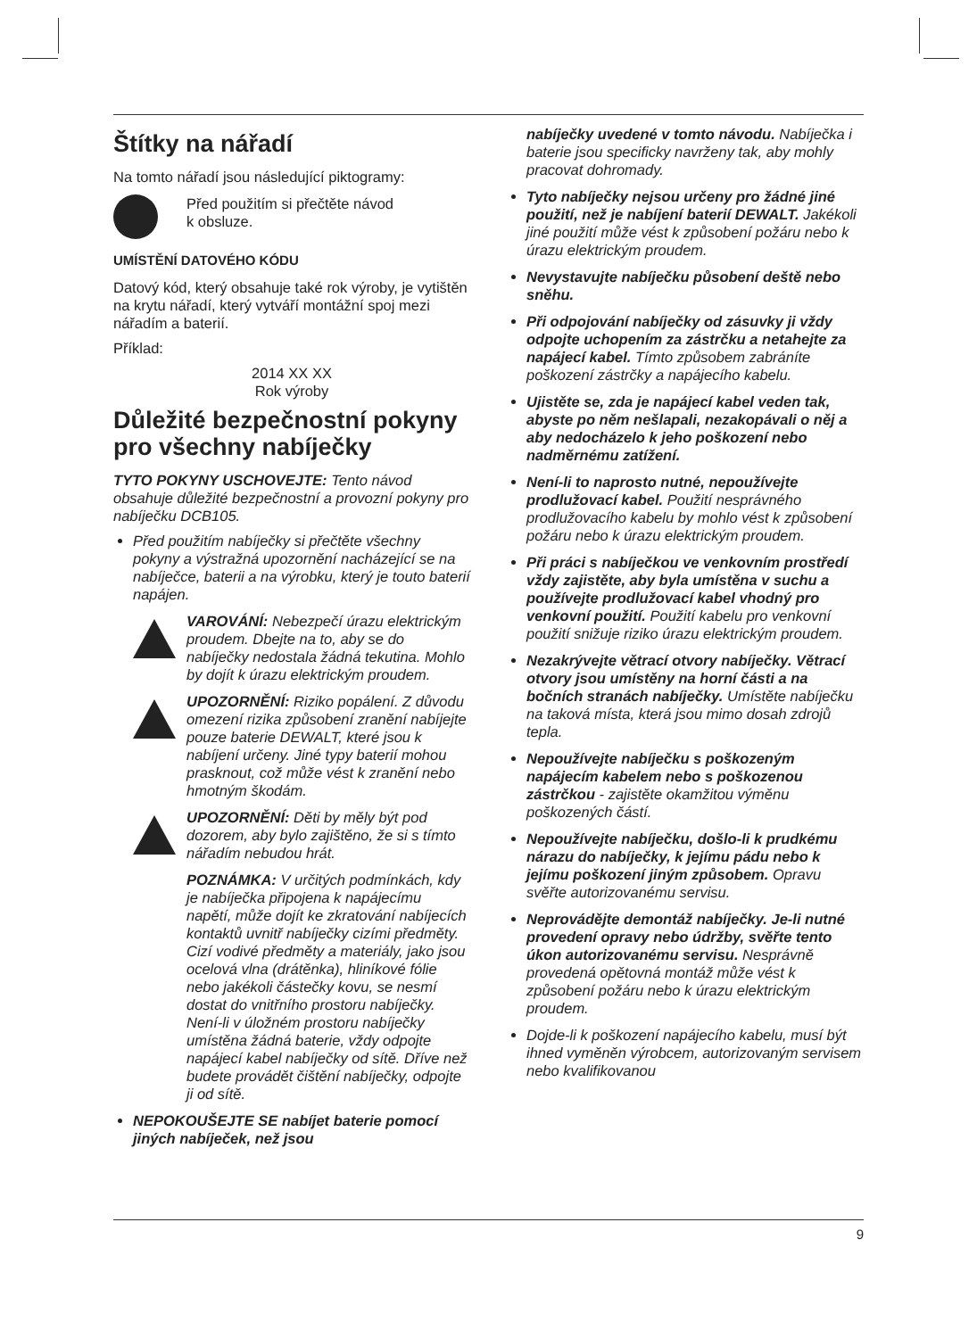Štítky na nářadí
Na tomto nářadí jsou následující piktogramy:
Před použitím si přečtěte návod
k obsluze.
UMÍSTĚNÍ DATOVÉHO KÓDU
Datový kód, který obsahuje také rok výroby, je vytištěn na krytu nářadí, který vytváří montážní spoj mezi nářadím a baterií.
Příklad:
2014 XX XX
Rok výroby
Důležité bezpečnostní pokyny pro všechny nabíječky
TYTO POKYNY USCHOVEJTE: Tento návod obsahuje důležité bezpečnostní a provozní pokyny pro nabíječku DCB105.
Před použitím nabíječky si přečtěte všechny pokyny a výstražná upozornění nacházející se na nabíječce, baterii a na výrobku, který je touto baterií napájen.
VAROVÁNÍ: Nebezpečí úrazu elektrickým proudem. Dbejte na to, aby se do nabíječky nedostala žádná tekutina. Mohlo by dojít k úrazu elektrickým proudem.
UPOZORNĚNÍ: Riziko popálení. Z důvodu omezení rizika způsobení zranění nabíjejte pouze baterie DEWALT, které jsou k nabíjení určeny. Jiné typy baterií mohou prasknout, což může vést k zranění nebo hmotným škodám.
UPOZORNĚNÍ: Děti by měly být pod dozorem, aby bylo zajištěno, že si s tímto nářadím nebudou hrát.
POZNÁMKA: V určitých podmínkách, kdy je nabíječka připojena k napájecímu napětí, může dojít ke zkratování nabíjecích kontaktů uvnitř nabíječky cizími předměty. Cizí vodivé předměty a materiály, jako jsou ocelová vlna (drátěnka), hliníkové fólie nebo jakékoli částečky kovu, se nesmí dostat do vnitřního prostoru nabíječky. Není-li v úložném prostoru nabíječky umístěna žádná baterie, vždy odpojte napájecí kabel nabíječky od sítě. Dříve než budete provádět čištění nabíječky, odpojte ji od sítě.
NEPOKOUŠEJTE SE nabíjet baterie pomocí jiných nabíječek, než jsou
nabíječky uvedené v tomto návodu. Nabíječka i baterie jsou specificky navrženy tak, aby mohly pracovat dohromady.
Tyto nabíječky nejsou určeny pro žádné jiné použití, než je nabíjení baterií DEWALT. Jakékoli jiné použití může vést k způsobení požáru nebo k úrazu elektrickým proudem.
Nevystavujte nabíječku působení deště nebo sněhu.
Při odpojování nabíječky od zásuvky ji vždy odpojte uchopením za zástrčku a netahejte za napájecí kabel. Tímto způsobem zabráníte poškození zástrčky a napájecího kabelu.
Ujistěte se, zda je napájecí kabel veden tak, abyste po něm nešlapali, nezakopávali o něj a aby nedocházelo k jeho poškození nebo nadměrnému zatížení.
Není-li to naprosto nutné, nepoužívejte prodlužovací kabel. Použití nesprávného prodlužovacího kabelu by mohlo vést k způsobení požáru nebo k úrazu elektrickým proudem.
Při práci s nabíječkou ve venkovním prostředí vždy zajistěte, aby byla umístěna v suchu a používejte prodlužovací kabel vhodný pro venkovní použití. Použití kabelu pro venkovní použití snižuje riziko úrazu elektrickým proudem.
Nezakrývejte větrací otvory nabíječky. Větrací otvory jsou umístěny na horní části a na bočních stranách nabíječky. Umístěte nabíječku na taková místa, která jsou mimo dosah zdrojů tepla.
Nepoužívejte nabíječku s poškozeným napájecím kabelem nebo s poškozenou zástrčkou - zajistěte okamžitou výměnu poškozených částí.
Nepoužívejte nabíječku, došlo-li k prudkému nárazu do nabíječky, k jejímu pádu nebo k jejímu poškození jiným způsobem. Opravu svěřte autorizovanému servisu.
Neprovádějte demontáž nabíječky. Je-li nutné provedení opravy nebo údržby, svěřte tento úkon autorizovanému servisu. Nesprávně provedená opětovná montáž může vést k způsobení požáru nebo k úrazu elektrickým proudem.
Dojde-li k poškození napájecího kabelu, musí být ihned vyměněn výrobcem, autorizovaným servisem nebo kvalifikovanou
9